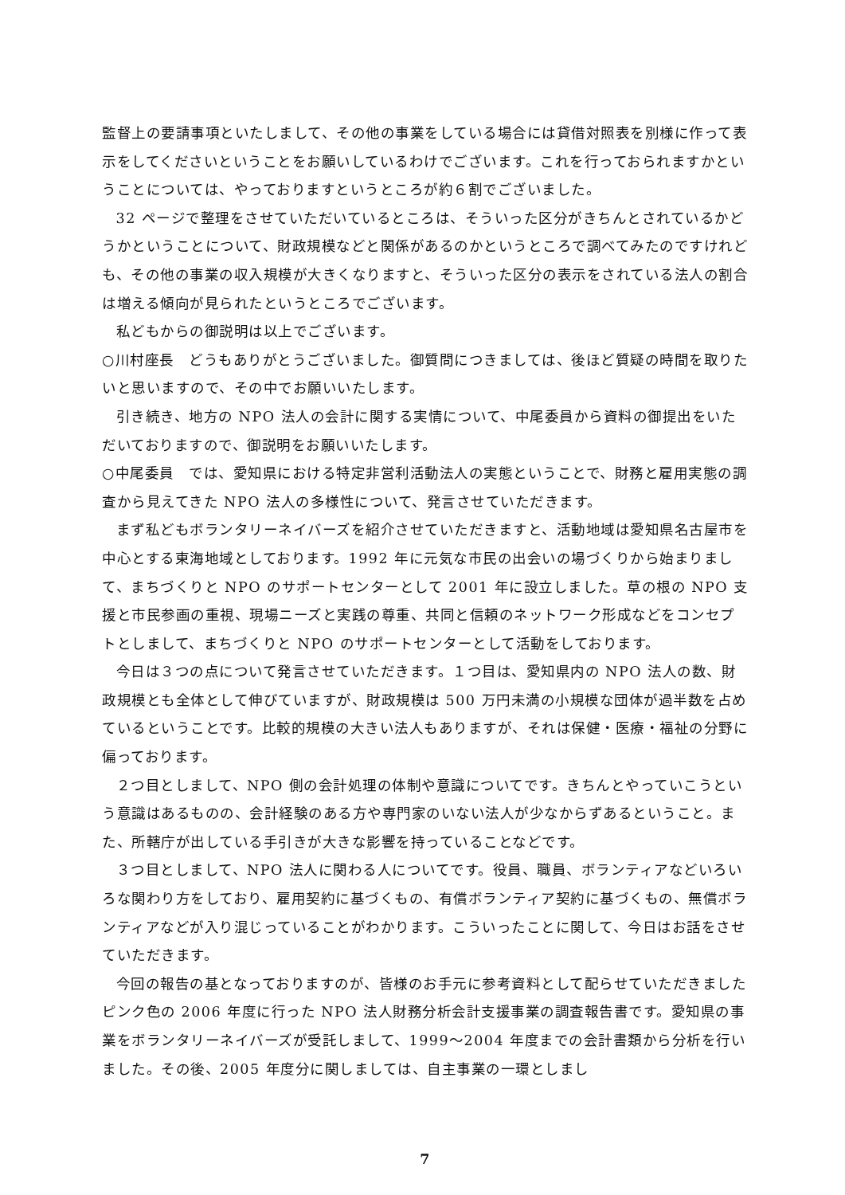監督上の要請事項といたしまして、その他の事業をしている場合には貸借対照表を別様に作って表示をしてくださいということをお願いしているわけでございます。これを行っておられますかということについては、やっておりますというところが約６割でございました。
32 ページで整理をさせていただいているところは、そういった区分がきちんとされているかどうかということについて、財政規模などと関係があるのかというところで調べてみたのですけれども、その他の事業の収入規模が大きくなりますと、そういった区分の表示をされている法人の割合は増える傾向が見られたというところでございます。
私どもからの御説明は以上でございます。
○川村座長　どうもありがとうございました。御質問につきましては、後ほど質疑の時間を取りたいと思いますので、その中でお願いいたします。
引き続き、地方の NPO 法人の会計に関する実情について、中尾委員から資料の御提出をいただいておりますので、御説明をお願いいたします。
○中尾委員　では、愛知県における特定非営利活動法人の実態ということで、財務と雇用実態の調査から見えてきた NPO 法人の多様性について、発言させていただきます。
まず私どもボランタリーネイバーズを紹介させていただきますと、活動地域は愛知県名古屋市を中心とする東海地域としております。1992 年に元気な市民の出会いの場づくりから始まりまして、まちづくりと NPO のサポートセンターとして 2001 年に設立しました。草の根の NPO 支援と市民参画の重視、現場ニーズと実践の尊重、共同と信頼のネットワーク形成などをコンセプトとしまして、まちづくりと NPO のサポートセンターとして活動をしております。
今日は３つの点について発言させていただきます。１つ目は、愛知県内の NPO 法人の数、財政規模とも全体として伸びていますが、財政規模は 500 万円未満の小規模な団体が過半数を占めているということです。比較的規模の大きい法人もありますが、それは保健・医療・福祉の分野に偏っております。
２つ目としまして、NPO 側の会計処理の体制や意識についてです。きちんとやっていこうという意識はあるものの、会計経験のある方や専門家のいない法人が少なからずあるということ。また、所轄庁が出している手引きが大きな影響を持っていることなどです。
３つ目としまして、NPO 法人に関わる人についてです。役員、職員、ボランティアなどいろいろな関わり方をしており、雇用契約に基づくもの、有償ボランティア契約に基づくもの、無償ボランティアなどが入り混じっていることがわかります。こういったことに関して、今日はお話をさせていただきます。
今回の報告の基となっておりますのが、皆様のお手元に参考資料として配らせていただきましたピンク色の 2006 年度に行った NPO 法人財務分析会計支援事業の調査報告書です。愛知県の事業をボランタリーネイバーズが受託しまして、1999～2004 年度までの会計書類から分析を行いました。その後、2005 年度分に関しましては、自主事業の一環としまし
7